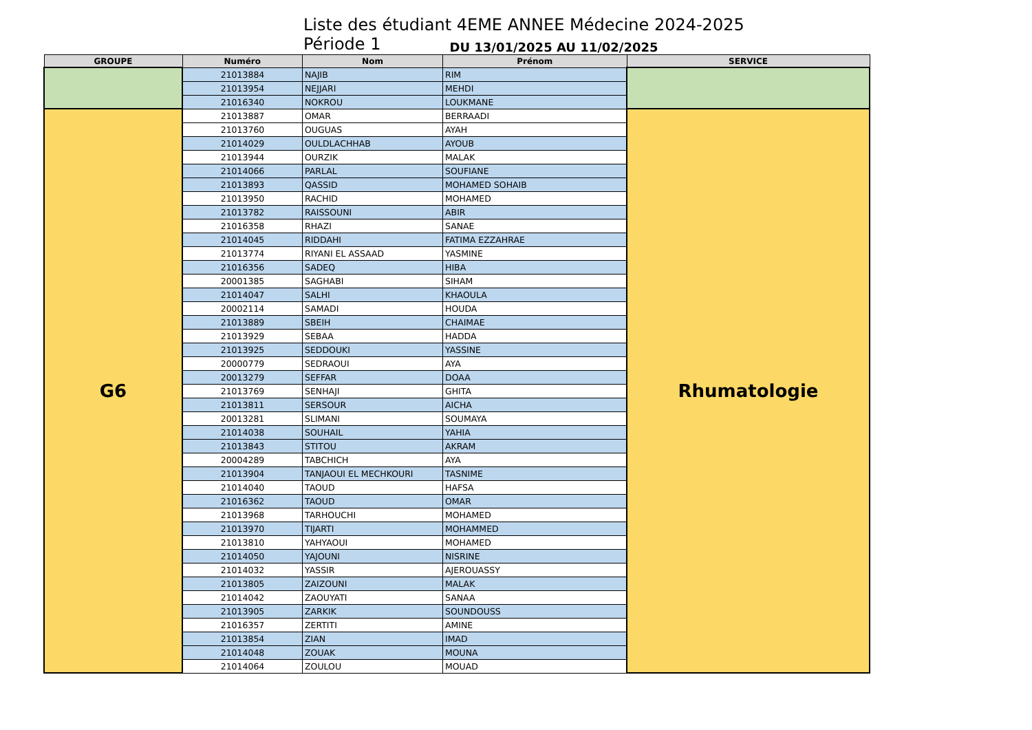Liste des étudiant 4EME ANNEE Médecine 2024-2025
Période 1 DU 13/01/2025 AU 11/02/2025
| GROUPE | Numéro | Nom | Prénom | SERVICE |
| --- | --- | --- | --- | --- |
| | 21013884 | NAJIB | RIM | |
| | 21013954 | NEJJARI | MEHDI | |
| | 21016340 | NOKROU | LOUKMANE | |
| G6 | 21013887 | OMAR | BERRAADI | Rhumatologie |
| | 21013760 | OUGUAS | AYAH | |
| | 21014029 | OULDLACHHAB | AYOUB | |
| | 21013944 | OURZIK | MALAK | |
| | 21014066 | PARLAL | SOUFIANE | |
| | 21013893 | QASSID | MOHAMED SOHAIB | |
| | 21013950 | RACHID | MOHAMED | |
| | 21013782 | RAISSOUNI | ABIR | |
| | 21016358 | RHAZI | SANAE | |
| | 21014045 | RIDDAHI | FATIMA EZZAHRAE | |
| | 21013774 | RIYANI EL ASSAAD | YASMINE | |
| | 21016356 | SADEQ | HIBA | |
| | 20001385 | SAGHABI | SIHAM | |
| | 21014047 | SALHI | KHAOULA | |
| | 20002114 | SAMADI | HOUDA | |
| | 21013889 | SBEIH | CHAIMAE | |
| | 21013929 | SEBAA | HADDA | |
| | 21013925 | SEDDOUKI | YASSINE | |
| | 20000779 | SEDRAOUI | AYA | |
| | 20013279 | SEFFAR | DOAA | |
| | 21013769 | SENHAJI | GHITA | |
| | 21013811 | SERSOUR | AICHA | |
| | 20013281 | SLIMANI | SOUMAYA | |
| | 21014038 | SOUHAIL | YAHIA | |
| | 21013843 | STITOU | AKRAM | |
| | 20004289 | TABCHICH | AYA | |
| | 21013904 | TANJAOUI EL MECHKOURI | TASNIME | |
| | 21014040 | TAOUD | HAFSA | |
| | 21016362 | TAOUD | OMAR | |
| | 21013968 | TARHOUCHI | MOHAMED | |
| | 21013970 | TIJARTI | MOHAMMED | |
| | 21013810 | YAHYAOUI | MOHAMED | |
| | 21014050 | YAJOUNI | NISRINE | |
| | 21014032 | YASSIR | AJEROUASSY | |
| | 21013805 | ZAIZOUNI | MALAK | |
| | 21014042 | ZAOUYATI | SANAA | |
| | 21013905 | ZARKIK | SOUNDOUSS | |
| | 21016357 | ZERTITI | AMINE | |
| | 21013854 | ZIAN | IMAD | |
| | 21014048 | ZOUAK | MOUNA | |
| | 21014064 | ZOULOU | MOUAD | |